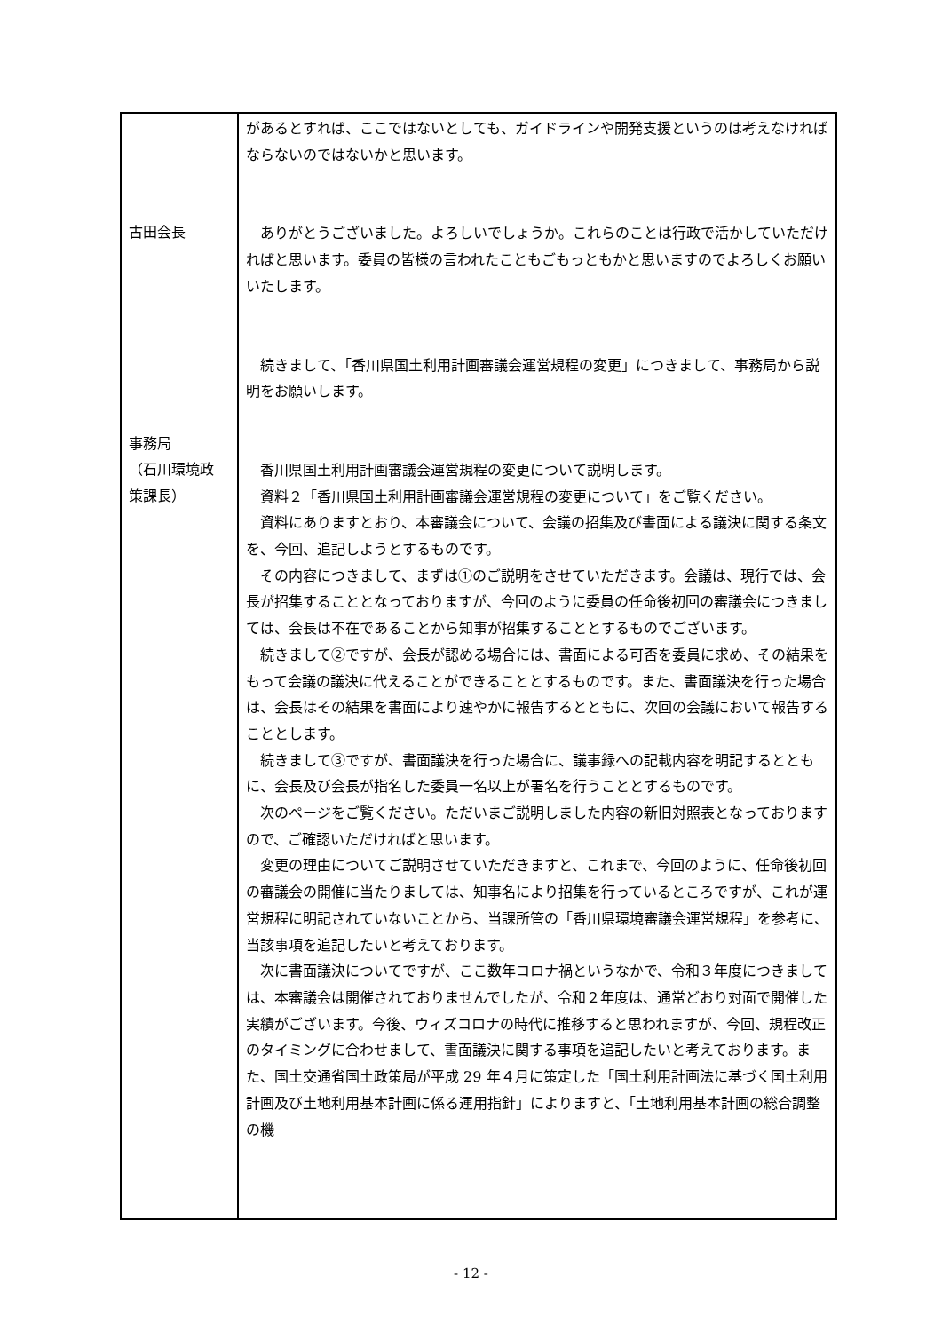| 古田会長 事務局 （石川環境政 策課長） | があるとすれば、ここではないとしても、ガイドラインや開発支援というのは考えなければならないのではないかと思います。 ありがとうございました。よろしいでしょうか。これらのことは行政で活かしていただければと思います。委員の皆様の言われたこともごもっともかと思いますのでよろしくお願いいたします。 続きまして、「香川県国土利用計画審議会運営規程の変更」につきまして、事務局から説明をお願いします。 香川県国土利用計画審議会運営規程の変更について説明します。 資料２「香川県国土利用計画審議会運営規程の変更について」をご覧ください。 資料にありますとおり、本審議会について、会議の招集及び書面による議決に関する条文を、今回、追記しようとするものです。 その内容につきまして、まずは①のご説明をさせていただきます。会議は、現行では、会長が招集することとなっておりますが、今回のように委員の任命後初回の審議会につきましては、会長は不在であることから知事が招集することとするものでございます。 続きまして②ですが、会長が認める場合には、書面による可否を委員に求め、その結果をもって会議の議決に代えることができることとするものです。また、書面議決を行った場合は、会長はその結果を書面により速やかに報告するとともに、次回の会議において報告することとします。 続きまして③ですが、書面議決を行った場合に、議事録への記載内容を明記するとともに、会長及び会長が指名した委員一名以上が署名を行うこととするものです。 次のページをご覧ください。ただいまご説明しました内容の新旧対照表となっておりますので、ご確認いただければと思います。 変更の理由についてご説明させていただきますと、これまで、今回のように、任命後初回の審議会の開催に当たりましては、知事名により招集を行っているところですが、これが運営規程に明記されていないことから、当課所管の「香川県環境審議会運営規程」を参考に、当該事項を追記したいと考えております。 次に書面議決についてですが、ここ数年コロナ禍というなかで、令和３年度につきましては、本審議会は開催されておりませんでしたが、令和２年度は、通常どおり対面で開催した実績がございます。今後、ウィズコロナの時代に推移すると思われますが、今回、規程改正のタイミングに合わせまして、書面議決に関する事項を追記したいと考えております。また、国土交通省国土政策局が平成 29 年４月に策定した「国土利用計画法に基づく国土利用計画及び土地利用基本計画に係る運用指針」によりますと、「土地利用基本計画の総合調整の機 |
- 12 -